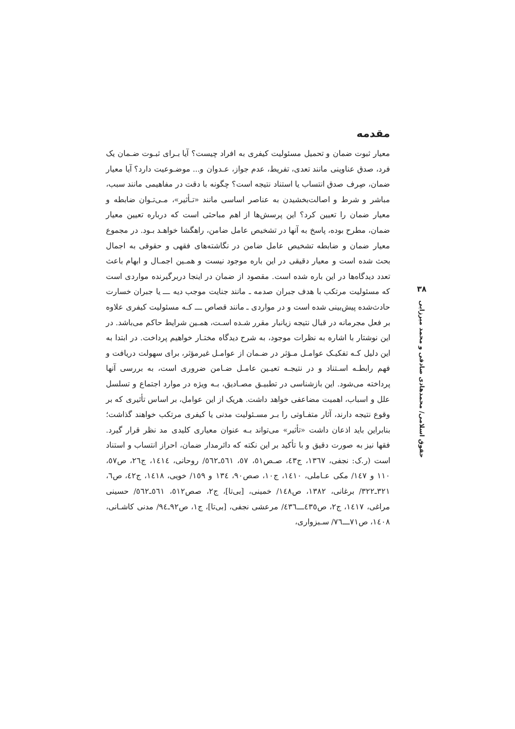مقدمه
معیار ثبوت ضمان و تحمیل مسئولیت کیفری به افراد چیست؟ آیا بـرای ثبـوت ضـمان یک فرد، صدق عناوینی مانند تعدی، تفریط، عدم جواز، عـدوان و... موضـوعیت دارد؟ آیا معیار ضمان، صِرف صدق انتساب یا استناد نتیجه است؟ چگونه با دقت در مفاهیمی مانند سبب، مباشر و شرط و اصالت‌بخشیدن به عناصر اساسی مانند «تـأثیر»، مـی‌تـوان ضابطه و معیار ضمان را تعیین کرد؟ این پرسش‌ها از اهم مباحثی است که درباره تعیین معیار ضمان، مطرح بوده، پاسخ به آنها در تشخیص عامل ضامن، راهگشا خواهـد بـود. در مجموع معیار ضمان و ضابطه تشخیص عامل ضامن در نگاشته‌های فقهی و حقوقی به اجمال بحث شده است و معیار دقیقی در این باره موجود نیست و همـین اجمـال و ابهام باعث تعدد دیدگاه‌ها در این باره شده است. مقصود از ضمان در اینجا دربرگیرنده مواردی است که مسئولیت مرتکب با هدف جبران صدمه ـ مانند جنایت موجب دیه ـــ یا جبران خسارت حادث‌شده پیش‌بینی شده است و در مواردی ـ مانند قصاص ـــ کـه مسئولیت کیفری علاوه بر فعل مجرمانه در قبال نتیجه زیانبار مقرر شـده اسـت، همـین شرایط حاکم می‌باشد. در این نوشتار با اشاره به نظرات موجود، به شرح دیدگاه مختـار خواهیم پرداخت. در ابتدا به این دلیل کـه تفکیـک عوامـل مـؤثر در ضـمان از عوامـل غیرمؤثر، برای سهولت دریافت و فهم رابطـه اسـتناد و در نتیجـه تعیـین عامـل ضـامن ضروری است، به بررسی آنها پرداخته می‌شود. این بازشناسی در تطبیـق مصـادیق، بـه ویژه در موارد اجتماع و تسلسل علل و اسباب، اهمیت مضاعفی خواهد داشت. هریک از این عوامل، بر اساس تأثیری که بر وقوع نتیجه دارند، آثار متفـاوتی را بـر مسـئولیت مدنی یا کیفری مرتکب خواهند گذاشت؛ بنابراین باید اذعان داشت «تأثیر» می‌تواند بـه عنوان معیاری کلیدی مد نظر قرار گیرد. فقها نیز به صورت دقیق و با تأکید بر این نکته که دائرمدار ضمان، احراز انتساب و استناد است (ر.ک: نجفی، ١٣٦٧، ج٤٣، صـص٥١، ٥٧، ٥٦١ـ٥٦٢/ روحانی، ١٤١٤، ج٢٦، ص٥٧، ١١٠ و ١٤٧/ مکی عـاملی، ١٤١٠، ج١٠، صص٩٠، ١٣٤ و ١٥٩/ خویی، ١٤١٨، ج٤٢، ص٦، ٣٢١ـ٣٢٢/ برغانی، ١٣٨٢، ص١٤٨/ خمینی، [بی‌تا]، ج٢، صص٥١٢، ٥٦١ـ٥٦٢/ حسینی مراغی، ١٤١٧، ج٢، ص٤٣٥ـــ٤٣٦/ مرعشی نجفی، [بی‌تا]، ج١، ص٩٢ـ٩٤/ مدنی کاشـانی، ١٤٠٨، ص٧١ـــ٧٦/ سـبزواری،
٣٨
حقوق اسلامی/ محمدهادی صادقی و محمد میرزایی